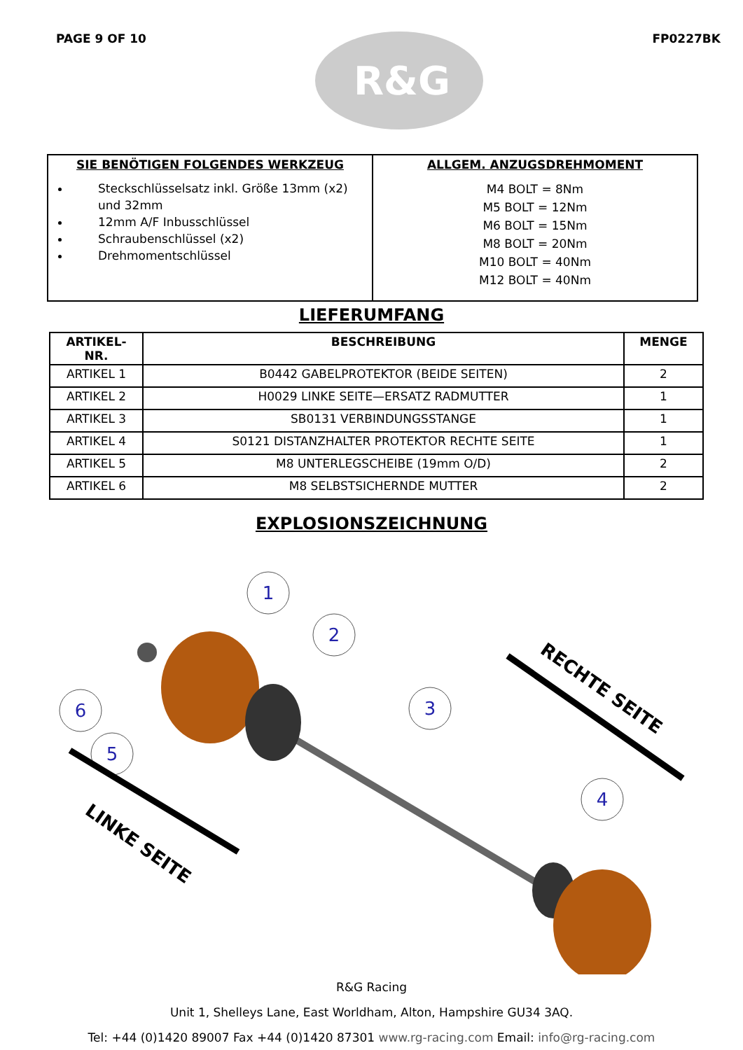PAGE 9 OF 10
R&G
FP0227BK
| SIE BENÖTIGEN FOLGENDES WERKZEUG Steckschlüsselsatz inkl. Größe 13mm (x2) und 32mm 12mm A/F Inbusschlüssel Schraubenschlüssel (x2) Drehmomentschlüssel | ALLGEM. ANZUGSDREHMOMENT M4 BOLT = 8Nm M5 BOLT = 12Nm M6 BOLT = 15Nm M8 BOLT = 20Nm M10 BOLT = 40Nm M12 BOLT = 40Nm |
LIEFERUMFANG
| ARTIKEL-NR. | BESCHREIBUNG | MENGE |
| --- | --- | --- |
| ARTIKEL 1 | B0442 GABELPROTEKTOR (BEIDE SEITEN) | 2 |
| ARTIKEL 2 | H0029 LINKE SEITE—ERSATZ RADMUTTER | 1 |
| ARTIKEL 3 | SB0131 VERBINDUNGSSTANGE | 1 |
| ARTIKEL 4 | S0121 DISTANZHALTER PROTEKTOR RECHTE SEITE | 1 |
| ARTIKEL 5 | M8 UNTERLEGSCHEIBE (19mm O/D) | 2 |
| ARTIKEL 6 | M8 SELBSTSICHERNDE MUTTER | 2 |
EXPLOSIONSZEICHNUNG
1
2
3
4
5
6
RECHTE SEITE
LINKE SEITE
R&G Racing
Unit 1, Shelleys Lane, East Worldham, Alton, Hampshire GU34 3AQ.
Tel: +44 (0)1420 89007 Fax +44 (0)1420 87301 www.rg-racing.com Email: info@rg-racing.com